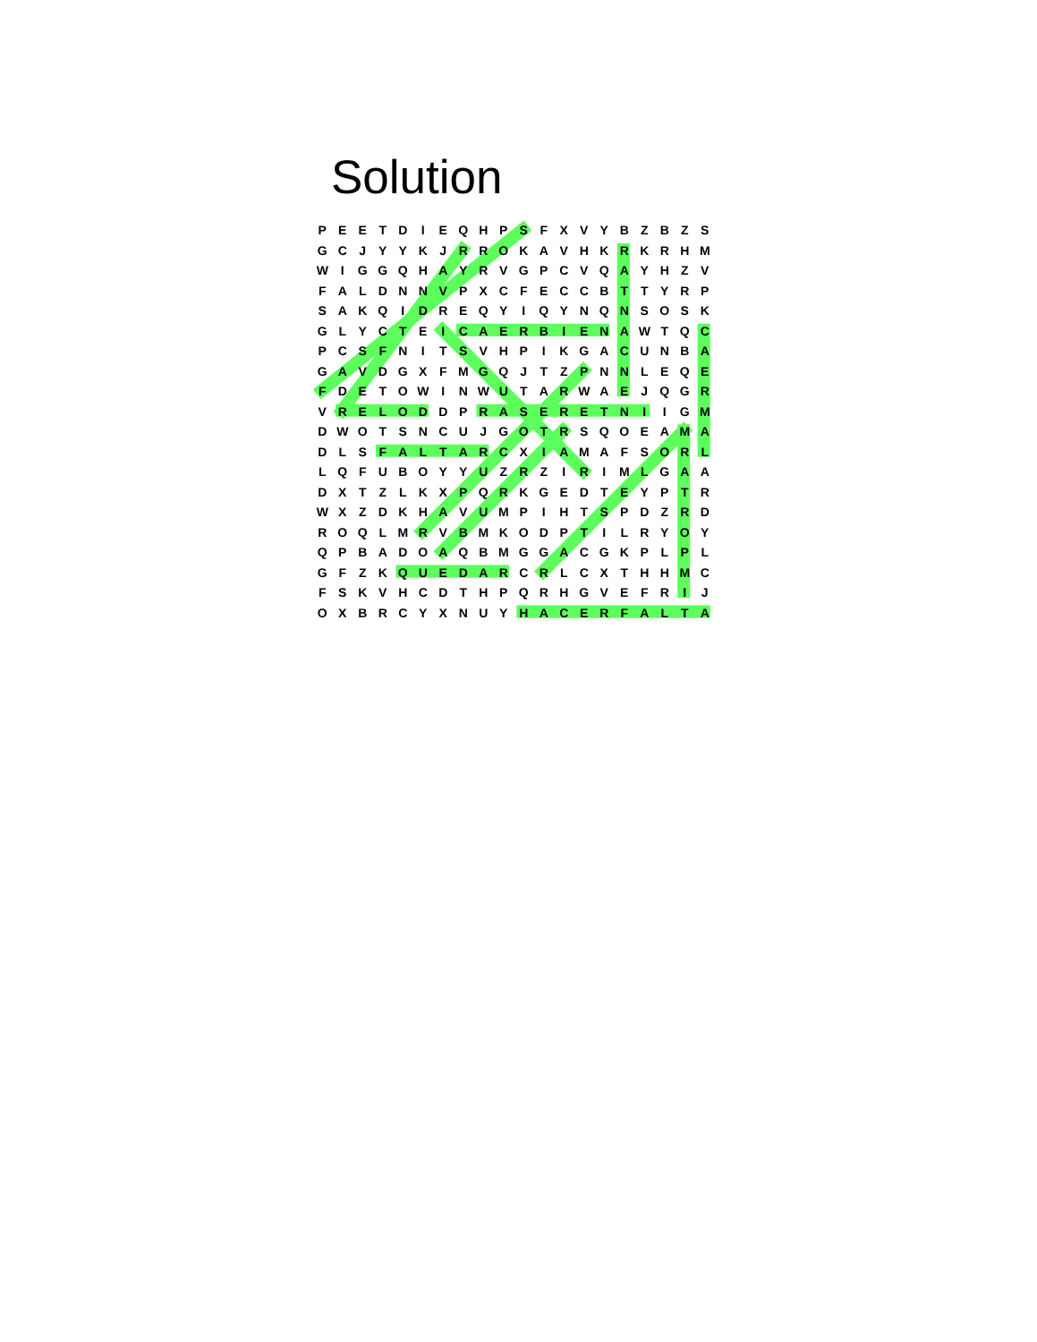Solution
| P | E | E | T | D | I | E | Q | H | P | S | F | X | V | Y | B | Z | B | Z | S |
| G | C | J | Y | Y | K | J | R | R | O | K | A | V | H | K | R | K | R | H | M |
| W | I | G | G | Q | H | A | Y | R | V | G | P | C | V | Q | A | Y | H | Z | V |
| F | A | L | D | N | N | V | P | X | C | F | E | C | C | B | T | T | Y | R | P |
| S | A | K | Q | I | D | R | E | Q | Y | I | Q | Y | N | Q | N | S | O | S | K |
| G | L | Y | C | T | E | I | C | A | E | R | B | I | E | N | A | W | T | Q | C |
| P | C | S | F | N | I | T | S | V | H | P | I | K | G | A | C | U | N | B | A |
| G | A | V | D | G | X | F | M | G | Q | J | T | Z | P | N | N | L | E | Q | E |
| F | D | E | T | O | W | I | N | W | U | T | A | R | W | A | E | J | Q | G | R |
| V | R | E | L | O | D | D | P | R | A | S | E | R | E | T | N | I | I | G | M |
| D | W | O | T | S | N | C | U | J | G | O | T | R | S | Q | O | E | A | M | A |
| D | L | S | F | A | L | T | A | R | C | X | I | A | M | A | F | S | O | R | L |
| L | Q | F | U | B | O | Y | Y | U | Z | R | Z | I | R | I | M | L | G | A | A |
| D | X | T | Z | L | K | X | P | Q | R | K | G | E | D | T | E | Y | P | T | R |
| W | X | Z | D | K | H | A | V | U | M | P | I | H | T | S | P | D | Z | R | D |
| R | O | Q | L | M | R | V | B | M | K | O | D | P | T | I | L | R | Y | O | Y |
| Q | P | B | A | D | O | A | Q | B | M | G | G | A | C | G | K | P | L | P | L |
| G | F | Z | K | Q | U | E | D | A | R | C | R | L | C | X | T | H | H | M | C |
| F | S | K | V | H | C | D | T | H | P | Q | R | H | G | V | E | F | R | I | J |
| O | X | B | R | C | Y | X | N | U | Y | H | A | C | E | R | F | A | L | T | A |